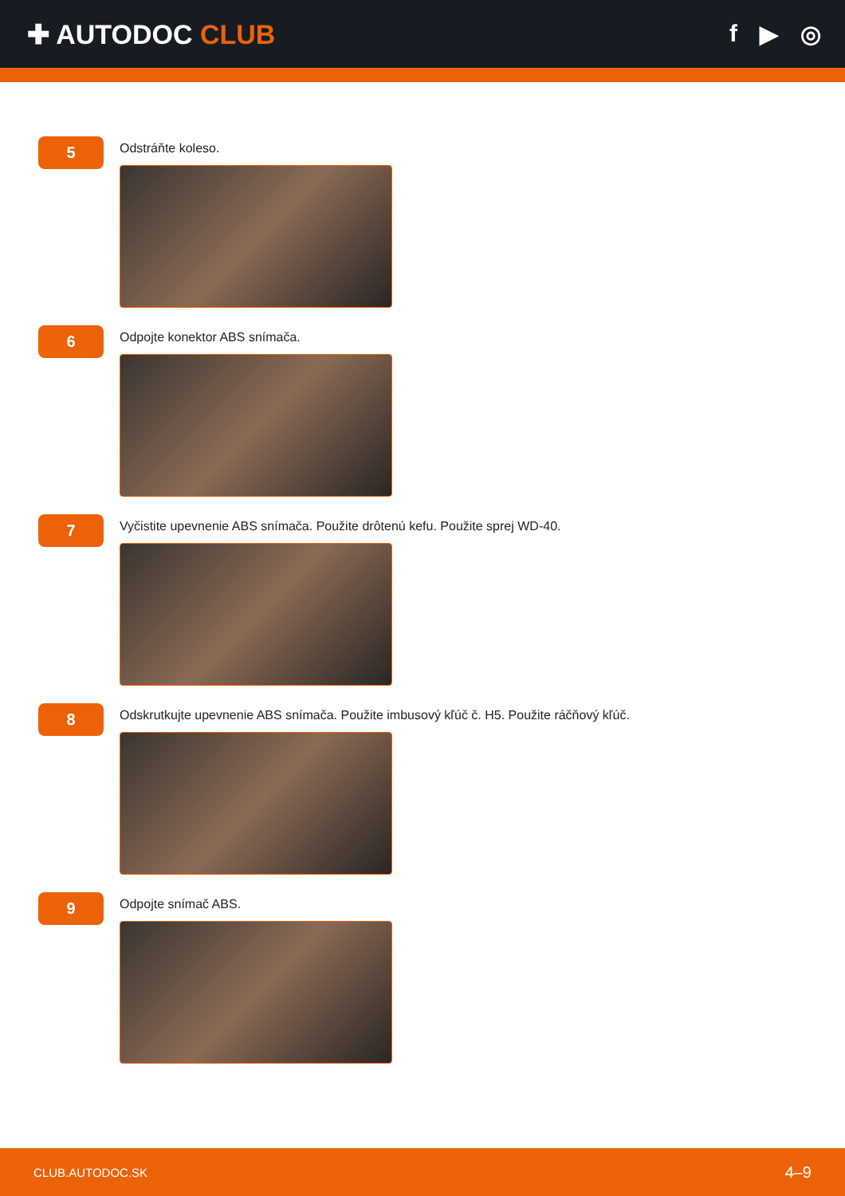✚ AUTODOC CLUB f ▶ ◎
5
Odstráňte koleso.
6
Odpojte konektor ABS snímača.
7
Vyčistite upevnenie ABS snímača. Použite drôtenú kefu. Použite sprej WD-40.
8
Odskrutkujte upevnenie ABS snímača. Použite imbusový kľúč č. H5. Použite ráčňový kľúč.
9
Odpojte snímač ABS.
CLUB.AUTODOC.SK 4–9